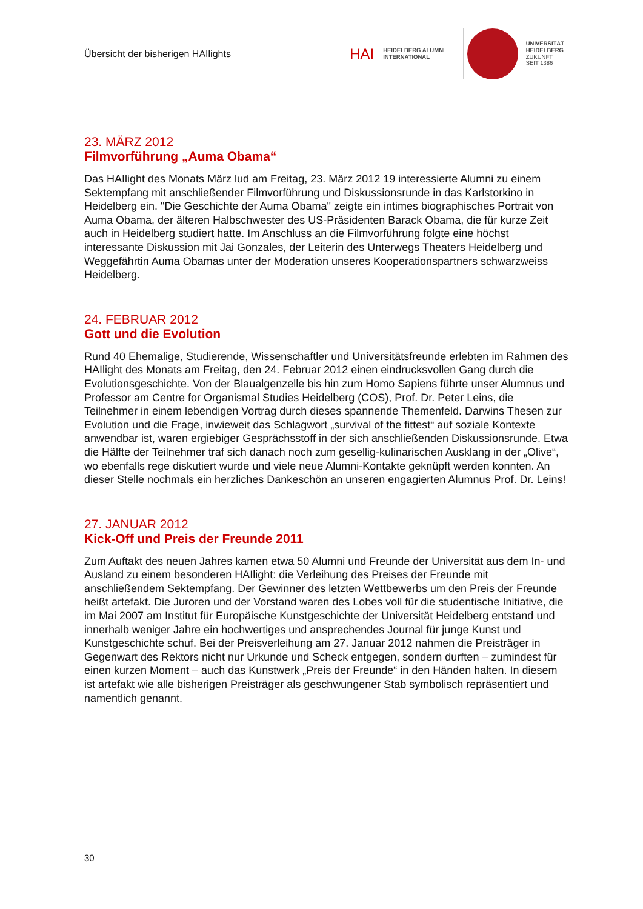Übersicht der bisherigen HAIlights
HAI HEIDELBERG ALUMNI
INTERNATIONAL
UNIVERSITÄT
HEIDELBERG
ZUKUNFT
SEIT 1386
23. MÄRZ 2012
Filmvorführung „Auma Obama“
Das HAIlight des Monats März lud am Freitag, 23. März 2012 19 interessierte Alumni zu einem Sektempfang mit anschließender Filmvorführung und Diskussionsrunde in das Karlstorkino in Heidelberg ein. "Die Geschichte der Auma Obama" zeigte ein intimes biographisches Portrait von Auma Obama, der älteren Halbschwester des US-Präsidenten Barack Obama, die für kurze Zeit auch in Heidelberg studiert hatte. Im Anschluss an die Filmvorführung folgte eine höchst interessante Diskussion mit Jai Gonzales, der Leiterin des Unterwegs Theaters Heidelberg und Weggefährtin Auma Obamas unter der Moderation unseres Kooperationspartners schwarzweiss Heidelberg.
24. FEBRUAR 2012
Gott und die Evolution
Rund 40 Ehemalige, Studierende, Wissenschaftler und Universitätsfreunde erlebten im Rahmen des HAIlight des Monats am Freitag, den 24. Februar 2012 einen eindrucksvollen Gang durch die Evolutionsgeschichte. Von der Blaualgenzelle bis hin zum Homo Sapiens führte unser Alumnus und Professor am Centre for Organismal Studies Heidelberg (COS), Prof. Dr. Peter Leins, die Teilnehmer in einem lebendigen Vortrag durch dieses spannende Themenfeld. Darwins Thesen zur Evolution und die Frage, inwieweit das Schlagwort „survival of the fittest“ auf soziale Kontexte anwendbar ist, waren ergiebiger Gesprächsstoff in der sich anschließenden Diskussionsrunde. Etwa die Hälfte der Teilnehmer traf sich danach noch zum gesellig-kulinarischen Ausklang in der „Olive“, wo ebenfalls rege diskutiert wurde und viele neue Alumni-Kontakte geknüpft werden konnten. An dieser Stelle nochmals ein herzliches Dankeschön an unseren engagierten Alumnus Prof. Dr. Leins!
27. JANUAR 2012
Kick-Off und Preis der Freunde 2011
Zum Auftakt des neuen Jahres kamen etwa 50 Alumni und Freunde der Universität aus dem In- und Ausland zu einem besonderen HAIlight: die Verleihung des Preises der Freunde mit anschließendem Sektempfang. Der Gewinner des letzten Wettbewerbs um den Preis der Freunde heißt artefakt. Die Juroren und der Vorstand waren des Lobes voll für die studentische Initiative, die im Mai 2007 am Institut für Europäische Kunstgeschichte der Universität Heidelberg entstand und innerhalb weniger Jahre ein hochwertiges und ansprechendes Journal für junge Kunst und Kunstgeschichte schuf. Bei der Preisverleihung am 27. Januar 2012 nahmen die Preisträger in Gegenwart des Rektors nicht nur Urkunde und Scheck entgegen, sondern durften – zumindest für einen kurzen Moment – auch das Kunstwerk „Preis der Freunde“ in den Händen halten. In diesem ist artefakt wie alle bisherigen Preisträger als geschwungener Stab symbolisch repräsentiert und namentlich genannt.
30